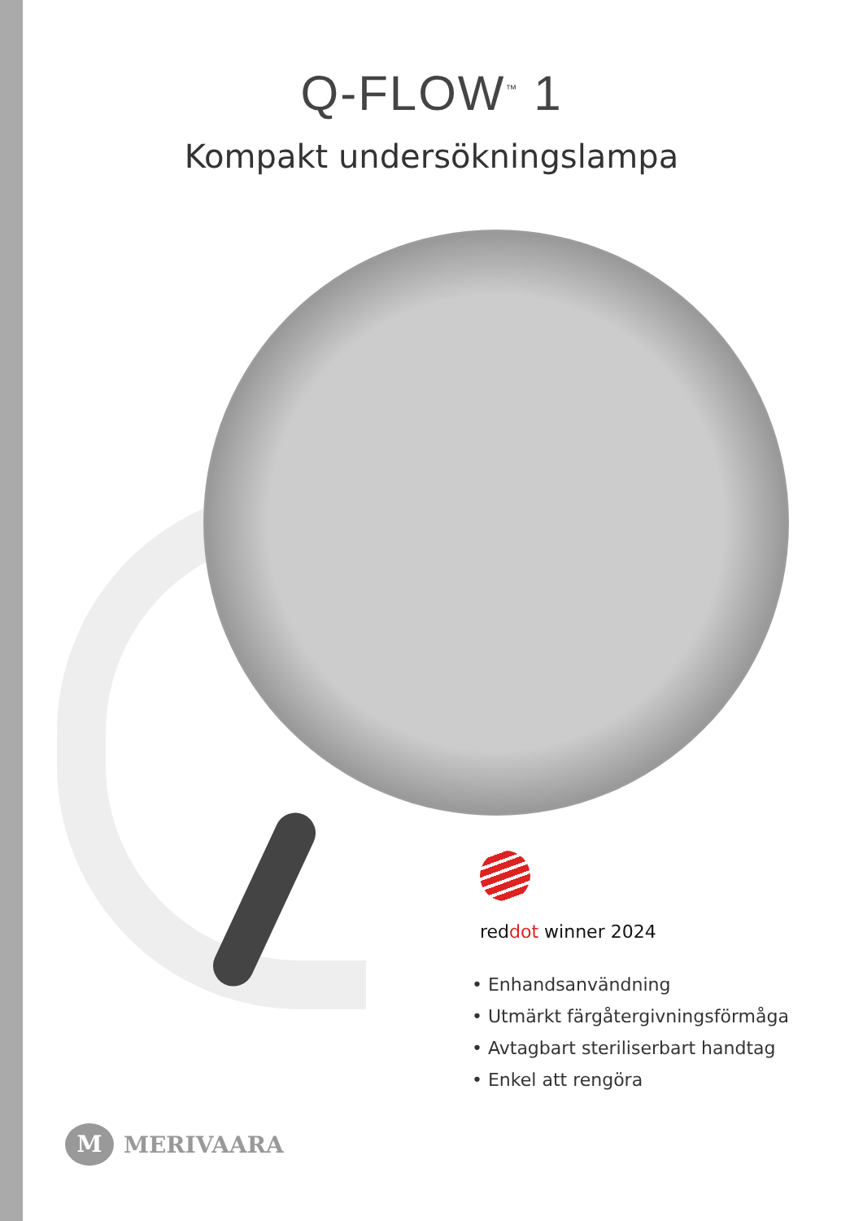Q-FLOW<sup>™</sup> 1
Kompakt undersökningslampa
reddot winner 2024
• Enhandsanvändning
• Utmärkt färgåtergivningsförmåga
• Avtagbart steriliserbart handtag
• Enkel att rengöra
M MERIVAARA